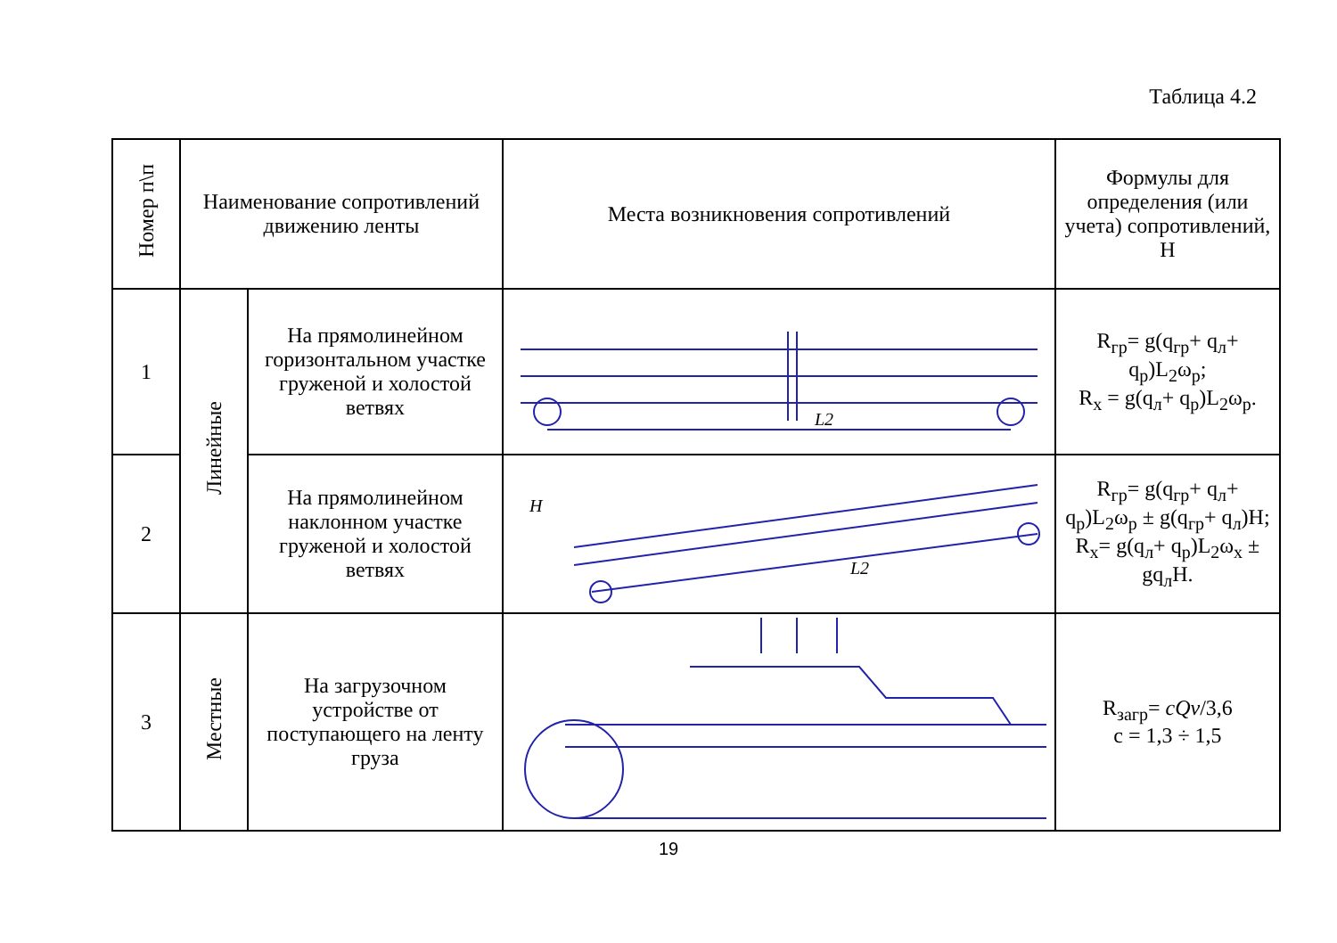Таблица 4.2
| Номер п\п | Наименование сопротивлений движению ленты | | Места возникновения сопротивлений | Формулы для определения (или учета) сопротивлений, Н |
| --- | --- | --- | --- | --- |
| 1 | Линейные | На прямолинейном горизонтальном участке груженой и холостой ветвях | L2 | R<sub>гр</sub>= g(q<sub>гр</sub>+ q<sub>л</sub>+ q<sub>р</sub>)L<sub>2</sub>ω<sub>р</sub>; R<sub>х</sub> = g(q<sub>л</sub>+ q<sub>р</sub>)L<sub>2</sub>ω<sub>р</sub>. |
| 2 | | На прямолинейном наклонном участке груженой и холостой ветвях | H L2 | R<sub>гр</sub>= g(q<sub>гр</sub>+ q<sub>л</sub>+ q<sub>р</sub>)L<sub>2</sub>ω<sub>р</sub> ± g(q<sub>гр</sub>+ q<sub>л</sub>)H; R<sub>х</sub>= g(q<sub>л</sub>+ q<sub>р</sub>)L<sub>2</sub>ω<sub>х</sub> ± gq<sub>л</sub>H. |
| 3 | Местные | На загрузочном устройстве от поступающего на ленту груза | | R<sub>загр</sub>= cQv /3,6 c = 1,3 ÷ 1,5 |
19